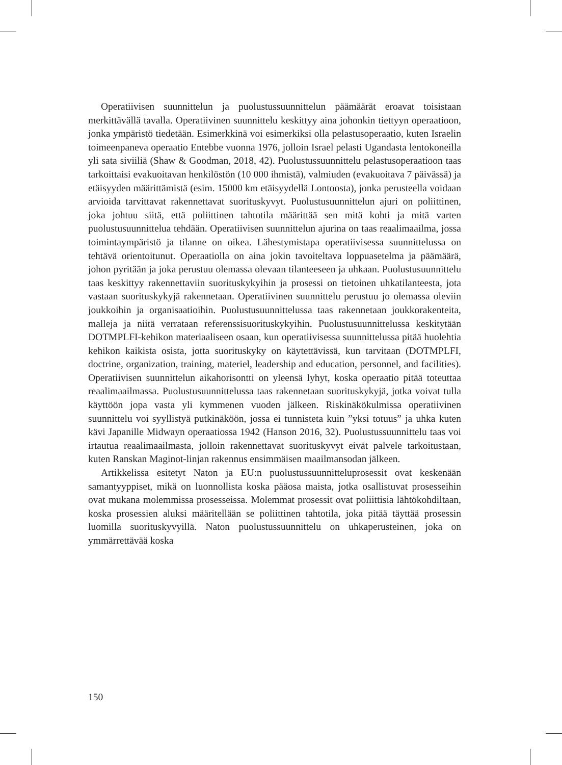Operatiivisen suunnittelun ja puolustussuunnittelun päämäärät eroavat toisistaan merkittävällä tavalla. Operatiivinen suunnittelu keskittyy aina johonkin tiettyyn operaatioon, jonka ympäristö tiedetään. Esimerkkinä voi esimerkiksi olla pelastusoperaatio, kuten Israelin toimeenpaneva operaatio Entebbe vuonna 1976, jolloin Israel pelasti Ugandasta lentokoneilla yli sata siviiliä (Shaw & Goodman, 2018, 42). Puolustussuunnittelu pelastusoperaatioon taas tarkoittaisi evakuoitavan henkilöstön (10 000 ihmistä), valmiuden (evakuoitava 7 päivässä) ja etäisyyden määrittämistä (esim. 15000 km etäisyydellä Lontoosta), jonka perusteella voidaan arvioida tarvittavat rakennettavat suorituskyvyt. Puolustusuunnittelun ajuri on poliittinen, joka johtuu siitä, että poliittinen tahtotila määrittää sen mitä kohti ja mitä varten puolustusuunnittelua tehdään. Operatiivisen suunnittelun ajurina on taas reaalimaailma, jossa toimintaympäristö ja tilanne on oikea. Lähestymistapa operatiivisessa suunnittelussa on tehtävä orientoitunut. Operaatiolla on aina jokin tavoiteltava loppuasetelma ja päämäärä, johon pyritään ja joka perustuu olemassa olevaan tilanteeseen ja uhkaan. Puolustusuunnittelu taas keskittyy rakennettaviin suorituskykyihin ja prosessi on tietoinen uhkatilanteesta, jota vastaan suorituskykyjä rakennetaan. Operatiivinen suunnittelu perustuu jo olemassa oleviin joukkoihin ja organisaatioihin. Puolustusuunnittelussa taas rakennetaan joukkorakenteita, malleja ja niitä verrataan referenssisuorituskykyihin. Puolustusuunnittelussa keskitytään DOTMPLFI-kehikon materiaaliseen osaan, kun operatiivisessa suunnittelussa pitää huolehtia kehikon kaikista osista, jotta suorituskyky on käytettävissä, kun tarvitaan (DOTMPLFI, doctrine, organization, training, materiel, leadership and education, personnel, and facilities). Operatiivisen suunnittelun aikahorisontti on yleensä lyhyt, koska operaatio pitää toteuttaa reaalimaailmassa. Puolustusuunnittelussa taas rakennetaan suorituskykyjä, jotka voivat tulla käyttöön jopa vasta yli kymmenen vuoden jälkeen. Riskinäkökulmissa operatiivinen suunnittelu voi syyllistyä putkinäköön, jossa ei tunnisteta kuin ”yksi totuus” ja uhka kuten kävi Japanille Midwayn operaatiossa 1942 (Hanson 2016, 32). Puolustussuunnittelu taas voi irtautua reaalimaailmasta, jolloin rakennettavat suorituskyvyt eivät palvele tarkoitustaan, kuten Ranskan Maginot-linjan rakennus ensimmäisen maailmansodan jälkeen.
Artikkelissa esitetyt Naton ja EU:n puolustussuunnitteluprosessit ovat keskenään samantyyppiset, mikä on luonnollista koska pääosa maista, jotka osallistuvat prosesseihin ovat mukana molemmissa prosesseissa. Molemmat prosessit ovat poliittisia lähtökohdiltaan, koska prosessien aluksi määritellään se poliittinen tahtotila, joka pitää täyttää prosessin luomilla suorituskyvyillä. Naton puolustussuunnittelu on uhkaperusteinen, joka on ymmärrettävää koska
150